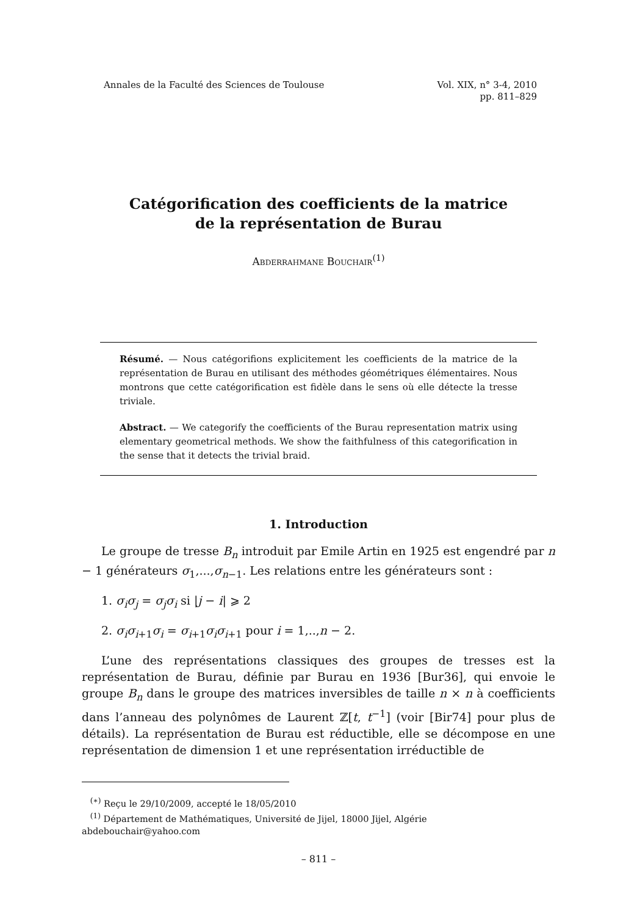Annales de la Faculté des Sciences de Toulouse
Vol. XIX, n° 3-4, 2010
pp. 811–829
Catégorification des coefficients de la matrice
de la représentation de Burau
Abderrahmane Bouchair<sup>(1)</sup>
Résumé. — Nous catégorifions explicitement les coefficients de la matrice de la représentation de Burau en utilisant des méthodes géométriques élémentaires. Nous montrons que cette catégorification est fidèle dans le sens où elle détecte la tresse triviale.
Abstract. — We categorify the coefficients of the Burau representation matrix using elementary geometrical methods. We show the faithfulness of this categorification in the sense that it detects the trivial braid.
1. Introduction
Le groupe de tresse B<sub>n</sub> introduit par Emile Artin en 1925 est engendré par n − 1 générateurs σ<sub>1</sub>,...,σ<sub>n</sub><sub>−1</sub>. Les relations entre les générateurs sont :
1. σ<sub>i</sub>σ<sub>j</sub> = σ<sub>j</sub>σ<sub>i</sub> si |j − i| ⩾ 2
2. σ<sub>i</sub>σ<sub>i+1</sub>σ<sub>i</sub> = σ<sub>i+1</sub>σ<sub>i</sub>σ<sub>i+1</sub> pour i = 1,..,n − 2.
L’une des représentations classiques des groupes de tresses est la représentation de Burau, définie par Burau en 1936 [Bur36], qui envoie le groupe B<sub>n</sub> dans le groupe des matrices inversibles de taille n × n à coefficients dans l’anneau des polynômes de Laurent ℤ[t, t<sup>−1</sup>] (voir [Bir74] pour plus de détails). La représentation de Burau est réductible, elle se décompose en une représentation de dimension 1 et une représentation irréductible de
<sup>(∗)</sup> Reçu le 29/10/2009, accepté le 18/05/2010
<sup>(1)</sup> Département de Mathématiques, Université de Jijel, 18000 Jijel, Algérie
abdebouchair@yahoo.com
– 811 –